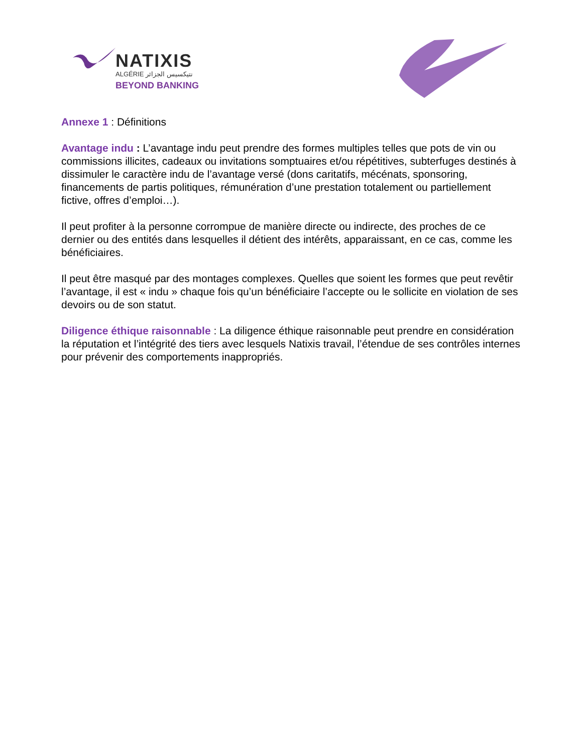NATIXIS
ALGÉRIE نتيكسيس الجزائر
BEYOND BANKING
Annexe 1 : Définitions
Avantage indu : L’avantage indu peut prendre des formes multiples telles que pots de vin ou commissions illicites, cadeaux ou invitations somptuaires et/ou répétitives, subterfuges destinés à dissimuler le caractère indu de l’avantage versé (dons caritatifs, mécénats, sponsoring, financements de partis politiques, rémunération d’une prestation totalement ou partiellement fictive, offres d’emploi…).
Il peut profiter à la personne corrompue de manière directe ou indirecte, des proches de ce dernier ou des entités dans lesquelles il détient des intérêts, apparaissant, en ce cas, comme les bénéficiaires.
Il peut être masqué par des montages complexes. Quelles que soient les formes que peut revêtir l’avantage, il est « indu » chaque fois qu’un bénéficiaire l’accepte ou le sollicite en violation de ses devoirs ou de son statut.
Diligence éthique raisonnable : La diligence éthique raisonnable peut prendre en considération la réputation et l’intégrité des tiers avec lesquels Natixis travail, l’étendue de ses contrôles internes pour prévenir des comportements inappropriés.